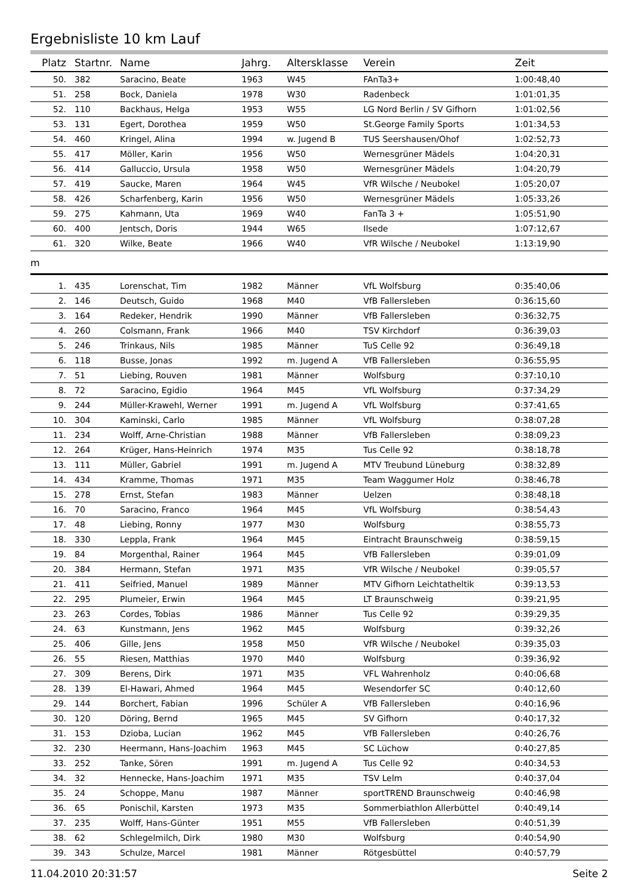Ergebnisliste 10 km Lauf
| Platz | Startnr. | Name | Jahrg. | Altersklasse | Verein | Zeit |
| --- | --- | --- | --- | --- | --- | --- |
| 50. | 382 | Saracino, Beate | 1963 | W45 | FAnTa3+ | 1:00:48,40 |
| 51. | 258 | Bock, Daniela | 1978 | W30 | Radenbeck | 1:01:01,35 |
| 52. | 110 | Backhaus, Helga | 1953 | W55 | LG Nord Berlin / SV Gifhorn | 1:01:02,56 |
| 53. | 131 | Egert, Dorothea | 1959 | W50 | St.George Family Sports | 1:01:34,53 |
| 54. | 460 | Kringel, Alina | 1994 | w. Jugend B | TUS Seershausen/Ohof | 1:02:52,73 |
| 55. | 417 | Möller, Karin | 1956 | W50 | Wernesgrüner Mädels | 1:04:20,31 |
| 56. | 414 | Galluccio, Ursula | 1958 | W50 | Wernesgrüner Mädels | 1:04:20,79 |
| 57. | 419 | Saucke, Maren | 1964 | W45 | VfR Wilsche / Neubokel | 1:05:20,07 |
| 58. | 426 | Scharfenberg, Karin | 1956 | W50 | Wernesgrüner Mädels | 1:05:33,26 |
| 59. | 275 | Kahmann, Uta | 1969 | W40 | FanTa 3 + | 1:05:51,90 |
| 60. | 400 | Jentsch, Doris | 1944 | W65 | Ilsede | 1:07:12,67 |
| 61. | 320 | Wilke, Beate | 1966 | W40 | VfR Wilsche / Neubokel | 1:13:19,90 |
m
| 1. | 435 | Lorenschat, Tim | 1982 | Männer | VfL Wolfsburg | 0:35:40,06 |
| 2. | 146 | Deutsch, Guido | 1968 | M40 | VfB Fallersleben | 0:36:15,60 |
| 3. | 164 | Redeker, Hendrik | 1990 | Männer | VfB Fallersleben | 0:36:32,75 |
| 4. | 260 | Colsmann, Frank | 1966 | M40 | TSV Kirchdorf | 0:36:39,03 |
| 5. | 246 | Trinkaus, Nils | 1985 | Männer | TuS Celle 92 | 0:36:49,18 |
| 6. | 118 | Busse, Jonas | 1992 | m. Jugend A | VfB Fallersleben | 0:36:55,95 |
| 7. | 51 | Liebing, Rouven | 1981 | Männer | Wolfsburg | 0:37:10,10 |
| 8. | 72 | Saracino, Egidio | 1964 | M45 | VfL Wolfsburg | 0:37:34,29 |
| 9. | 244 | Müller-Krawehl, Werner | 1991 | m. Jugend A | VfL Wolfsburg | 0:37:41,65 |
| 10. | 304 | Kaminski, Carlo | 1985 | Männer | VfL Wolfsburg | 0:38:07,28 |
| 11. | 234 | Wolff, Arne-Christian | 1988 | Männer | VfB Fallersleben | 0:38:09,23 |
| 12. | 264 | Krüger, Hans-Heinrich | 1974 | M35 | Tus Celle 92 | 0:38:18,78 |
| 13. | 111 | Müller, Gabriel | 1991 | m. Jugend A | MTV Treubund Lüneburg | 0:38:32,89 |
| 14. | 434 | Kramme, Thomas | 1971 | M35 | Team Waggumer Holz | 0:38:46,78 |
| 15. | 278 | Ernst, Stefan | 1983 | Männer | Uelzen | 0:38:48,18 |
| 16. | 70 | Saracino, Franco | 1964 | M45 | VfL Wolfsburg | 0:38:54,43 |
| 17. | 48 | Liebing, Ronny | 1977 | M30 | Wolfsburg | 0:38:55,73 |
| 18. | 330 | Leppla, Frank | 1964 | M45 | Eintracht Braunschweig | 0:38:59,15 |
| 19. | 84 | Morgenthal, Rainer | 1964 | M45 | VfB Fallersleben | 0:39:01,09 |
| 20. | 384 | Hermann, Stefan | 1971 | M35 | VfR Wilsche / Neubokel | 0:39:05,57 |
| 21. | 411 | Seifried, Manuel | 1989 | Männer | MTV Gifhorn Leichtatheltik | 0:39:13,53 |
| 22. | 295 | Plumeier, Erwin | 1964 | M45 | LT Braunschweig | 0:39:21,95 |
| 23. | 263 | Cordes, Tobias | 1986 | Männer | Tus Celle 92 | 0:39:29,35 |
| 24. | 63 | Kunstmann, Jens | 1962 | M45 | Wolfsburg | 0:39:32,26 |
| 25. | 406 | Gille, Jens | 1958 | M50 | VfR Wilsche / Neubokel | 0:39:35,03 |
| 26. | 55 | Riesen, Matthias | 1970 | M40 | Wolfsburg | 0:39:36,92 |
| 27. | 309 | Berens, Dirk | 1971 | M35 | VFL Wahrenholz | 0:40:06,68 |
| 28. | 139 | El-Hawari, Ahmed | 1964 | M45 | Wesendorfer SC | 0:40:12,60 |
| 29. | 144 | Borchert, Fabian | 1996 | Schüler A | VfB Fallersleben | 0:40:16,96 |
| 30. | 120 | Döring, Bernd | 1965 | M45 | SV Gifhorn | 0:40:17,32 |
| 31. | 153 | Dzioba, Lucian | 1962 | M45 | VfB Fallersleben | 0:40:26,76 |
| 32. | 230 | Heermann, Hans-Joachim | 1963 | M45 | SC Lüchow | 0:40:27,85 |
| 33. | 252 | Tanke, Sören | 1991 | m. Jugend A | Tus Celle 92 | 0:40:34,53 |
| 34. | 32 | Hennecke, Hans-Joachim | 1971 | M35 | TSV Lelm | 0:40:37,04 |
| 35. | 24 | Schoppe, Manu | 1987 | Männer | sportTREND Braunschweig | 0:40:46,98 |
| 36. | 65 | Ponischil, Karsten | 1973 | M35 | Sommerbiathlon Allerbüttel | 0:40:49,14 |
| 37. | 235 | Wolff, Hans-Günter | 1951 | M55 | VfB Fallersleben | 0:40:51,39 |
| 38. | 62 | Schlegelmilch, Dirk | 1980 | M30 | Wolfsburg | 0:40:54,90 |
| 39. | 343 | Schulze, Marcel | 1981 | Männer | Rötgesbüttel | 0:40:57,79 |
11.04.2010 20:31:57 Seite 2